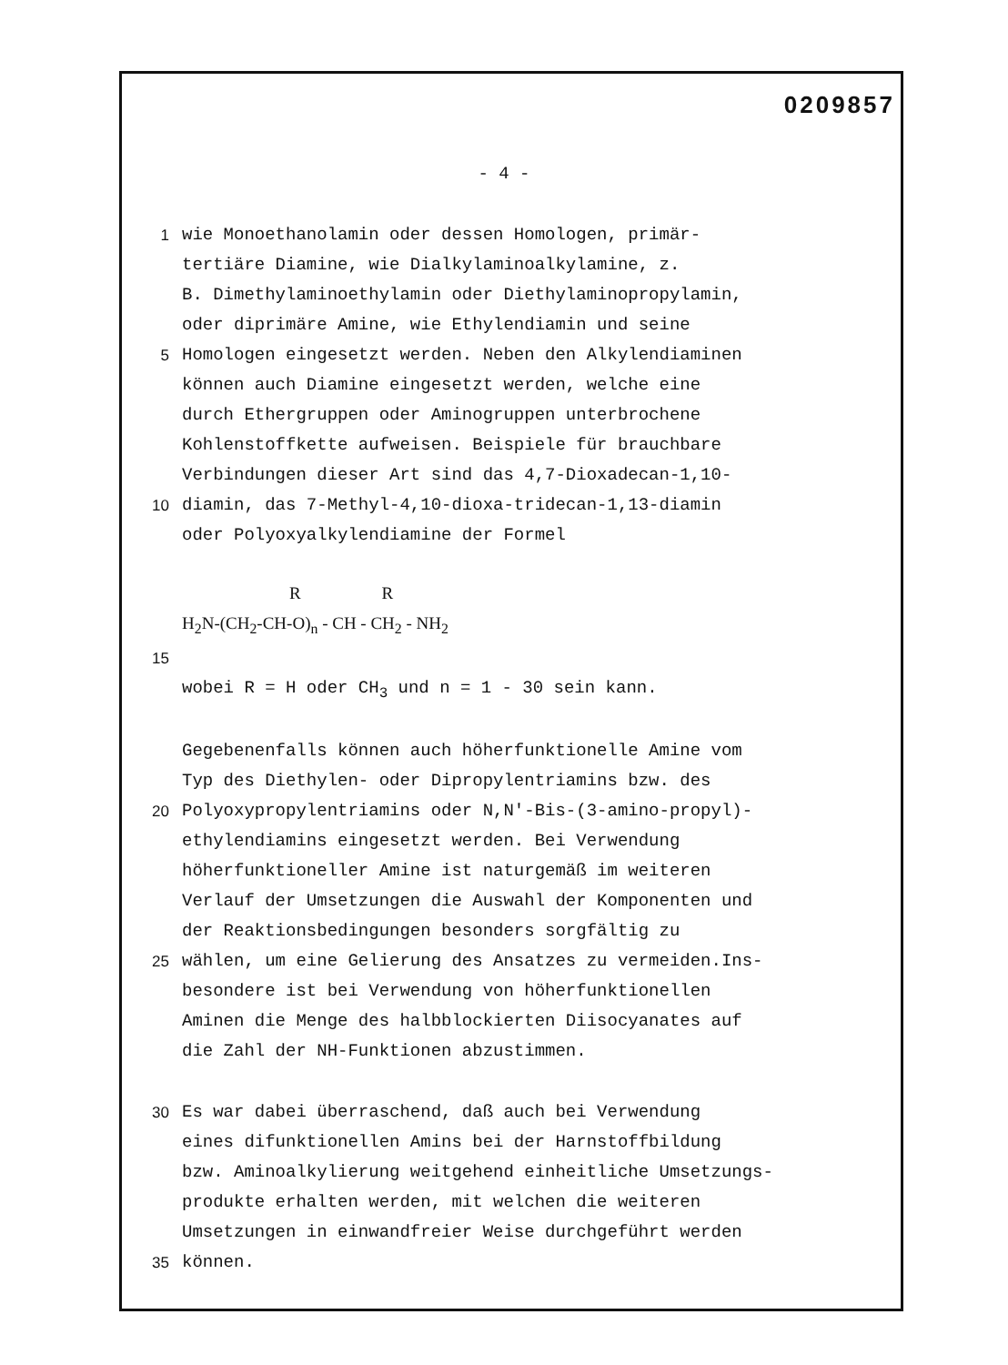0209857
- 4 -
1 wie Monoethanolamin oder dessen Homologen, primär-
tertiäre Diamine, wie Dialkylaminoalkylamine, z.
B. Dimethylaminoethylamin oder Diethylaminopropylamin,
oder diprimäre Amine, wie Ethylendiamin und seine
5 Homologen eingesetzt werden. Neben den Alkylendiaminen
können auch Diamine eingesetzt werden, welche eine
durch Ethergruppen oder Aminogruppen unterbrochene
Kohlenstoffkette aufweisen. Beispiele für brauchbare
Verbindungen dieser Art sind das 4,7-Dioxadecan-1,10-
10 diamin, das 7-Methyl-4,10-dioxa-tridecan-1,13-diamin
oder Polyoxyalkylendiamine der Formel
R R
H<sub>2</sub>N-(CH<sub>2</sub>-CH-O)<sub>n</sub> - CH - CH<sub>2</sub> - NH<sub>2</sub>
15
wobei R = H oder CH<sub>3</sub> und n = 1 - 30 sein kann.
Gegebenenfalls können auch höherfunktionelle Amine vom
Typ des Diethylen- oder Dipropylentriamins bzw. des
20 Polyoxypropylentriamins oder N,N'-Bis-(3-amino-propyl)-
ethylendiamins eingesetzt werden. Bei Verwendung
höherfunktioneller Amine ist naturgemäß im weiteren
Verlauf der Umsetzungen die Auswahl der Komponenten und
der Reaktionsbedingungen besonders sorgfältig zu
25 wählen, um eine Gelierung des Ansatzes zu vermeiden.Ins-
besondere ist bei Verwendung von höherfunktionellen
Aminen die Menge des halbblockierten Diisocyanates auf
die Zahl der NH-Funktionen abzustimmen.
30 Es war dabei überraschend, daß auch bei Verwendung
eines difunktionellen Amins bei der Harnstoffbildung
bzw. Aminoalkylierung weitgehend einheitliche Umsetzungs-
produkte erhalten werden, mit welchen die weiteren
Umsetzungen in einwandfreier Weise durchgeführt werden
35 können.